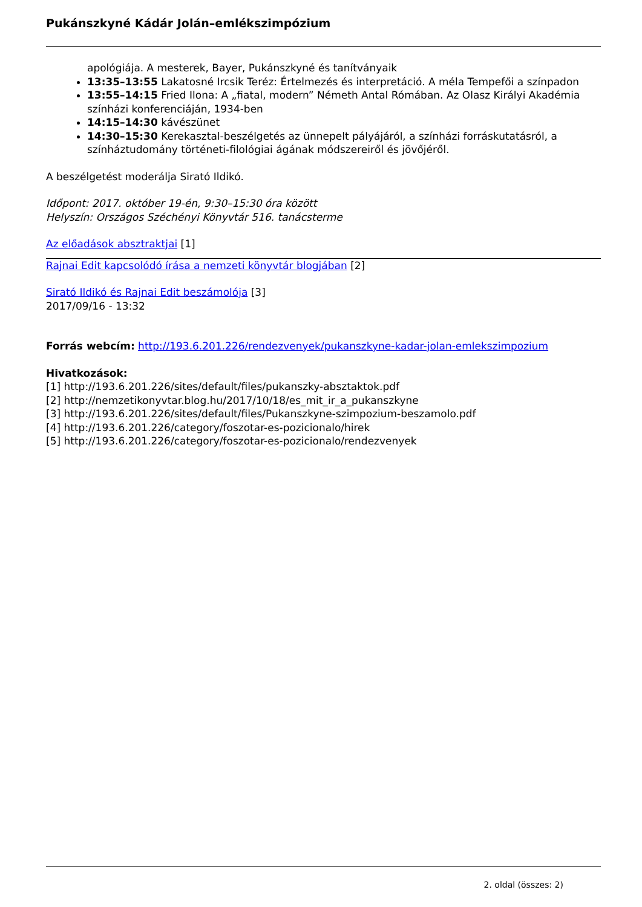Pukánszkyné Kádár Jolán–emlékszimpózium
apológiája. A mesterek, Bayer, Pukánszkyné és tanítványaik
13:35–13:55 Lakatosné Ircsik Teréz: Értelmezés és interpretáció. A méla Tempefői a színpadon
13:55–14:15 Fried Ilona: A „fiatal, modern” Németh Antal Rómában. Az Olasz Királyi Akadémia színházi konferenciáján, 1934-ben
14:15–14:30 kávészünet
14:30–15:30 Kerekasztal-beszélgetés az ünnepelt pályájáról, a színházi forráskutatásról, a színháztudomány történeti-filológiai ágának módszereiről és jövőjéről.
A beszélgetést moderálja Sirató Ildikó.
Időpont: 2017. október 19-én, 9:30–15:30 óra között
Helyszín: Országos Széchényi Könyvtár 516. tanácsterme
Az előadások absztraktjai [1]
Rajnai Edit kapcsolódó írása a nemzeti könyvtár blogjában [2]
Sirató Ildikó és Rajnai Edit beszámolója [3]
2017/09/16 - 13:32
Forrás webcím: http://193.6.201.226/rendezvenyek/pukanszkyne-kadar-jolan-emlekszimpozium
Hivatkozások:
[1] http://193.6.201.226/sites/default/files/pukanszky-absztaktok.pdf
[2] http://nemzetikonyvtar.blog.hu/2017/10/18/es_mit_ir_a_pukanszkyne
[3] http://193.6.201.226/sites/default/files/Pukanszkyne-szimpozium-beszamolo.pdf
[4] http://193.6.201.226/category/foszotar-es-pozicionalo/hirek
[5] http://193.6.201.226/category/foszotar-es-pozicionalo/rendezvenyek
2. oldal (összes: 2)